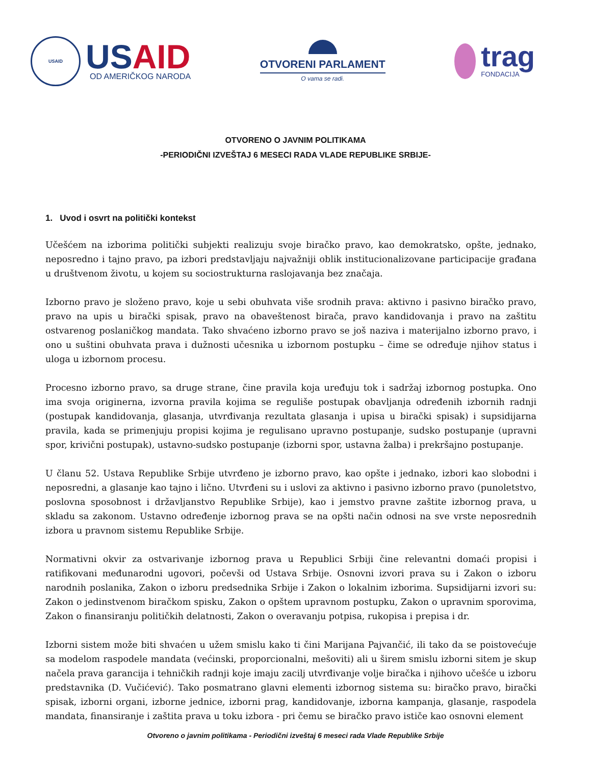USAID
USAID
OD AMERIČKOG NARODA
OTVORENI PARLAMENT
O vama se radi.
trag
FONDACIJA
OTVORENO O JAVNIM POLITIKAMA
-PERIODIČNI IZVEŠTAJ 6 MESECI RADA VLADE REPUBLIKE SRBIJE-
1. Uvod i osvrt na politički kontekst
Učešćem na izborima politički subjekti realizuju svoje biračko pravo, kao demokratsko, opšte, jednako, neposredno i tajno pravo, pa izbori predstavljaju najvažniji oblik institucionalizovane participacije građana u društvenom životu, u kojem su sociostrukturna raslojavanja bez značaja.
Izborno pravo je složeno pravo, koje u sebi obuhvata više srodnih prava: aktivno i pasivno biračko pravo, pravo na upis u birački spisak, pravo na obaveštenost birača, pravo kandidovanja i pravo na zaštitu ostvarenog poslaničkog mandata. Tako shvaćeno izborno pravo se još naziva i materijalno izborno pravo, i ono u suštini obuhvata prava i dužnosti učesnika u izbornom postupku – čime se određuje njihov status i uloga u izbornom procesu.
Procesno izborno pravo, sa druge strane, čine pravila koja uređuju tok i sadržaj izbornog postupka. Ono ima svoja originerna, izvorna pravila kojima se reguliše postupak obavljanja određenih izbornih radnji (postupak kandidovanja, glasanja, utvrđivanja rezultata glasanja i upisa u birački spisak) i supsidijarna pravila, kada se primenjuju propisi kojima je regulisano upravno postupanje, sudsko postupanje (upravni spor, krivični postupak), ustavno-sudsko postupanje (izborni spor, ustavna žalba) i prekršajno postupanje.
U članu 52. Ustava Republike Srbije utvrđeno je izborno pravo, kao opšte i jednako, izbori kao slobodni i neposredni, a glasanje kao tajno i lično. Utvrđeni su i uslovi za aktivno i pasivno izborno pravo (punoletstvo, poslovna sposobnost i državljanstvo Republike Srbije), kao i jemstvo pravne zaštite izbornog prava, u skladu sa zakonom. Ustavno određenje izbornog prava se na opšti način odnosi na sve vrste neposrednih izbora u pravnom sistemu Republike Srbije.
Normativni okvir za ostvarivanje izbornog prava u Republici Srbiji čine relevantni domaći propisi i ratifikovani međunarodni ugovori, počevši od Ustava Srbije. Osnovni izvori prava su i Zakon o izboru narodnih poslanika, Zakon o izboru predsednika Srbije i Zakon o lokalnim izborima. Supsidijarni izvori su: Zakon o jedinstvenom biračkom spisku, Zakon o opštem upravnom postupku, Zakon o upravnim sporovima, Zakon o finansiranju političkih delatnosti, Zakon o overavanju potpisa, rukopisa i prepisa i dr.
Izborni sistem može biti shvaćen u užem smislu kako ti čini Marijana Pajvančić, ili tako da se poistovećuje sa modelom raspodele mandata (većinski, proporcionalni, mešoviti) ali u širem smislu izborni sitem je skup načela prava garancija i tehničkih radnji koje imaju zacilj utvrđivanje volje biračka i njihovo učešće u izboru predstavnika (D. Vučićević). Tako posmatrano glavni elementi izbornog sistema su: biračko pravo, birački spisak, izborni organi, izborne jednice, izborni prag, kandidovanje, izborna kampanja, glasanje, raspodela mandata, finansiranje i zaštita prava u toku izbora - pri čemu se biračko pravo ističe kao osnovni element
Otvoreno o javnim politikama - Periodični izveštaj 6 meseci rada Vlade Republike Srbije